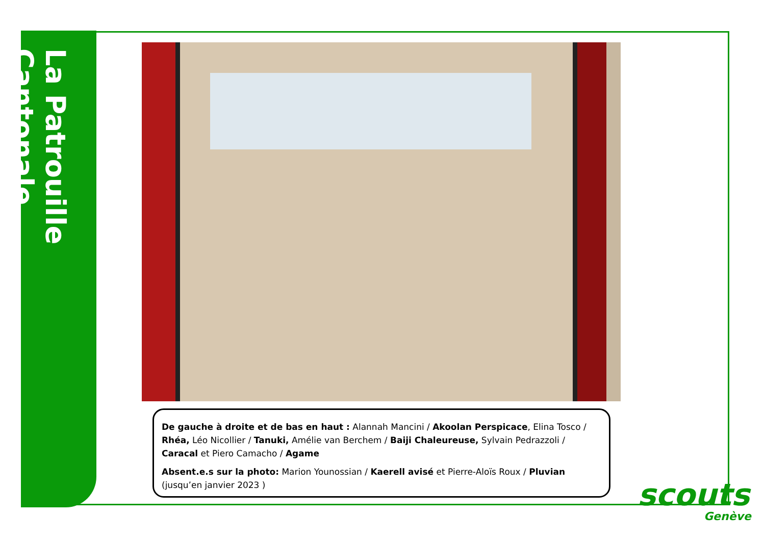La Patrouille Cantonale
De gauche à droite et de bas en haut : Alannah Mancini / Akoolan Perspicace, Elina Tosco / Rhéa, Léo Nicollier / Tanuki, Amélie van Berchem / Baiji Chaleureuse, Sylvain Pedrazzoli / Caracal et Piero Camacho / Agame
Absent.e.s sur la photo: Marion Younossian / Kaerell avisé et Pierre-Aloïs Roux / Pluvian (jusqu’en janvier 2023 )
scouts
Genève